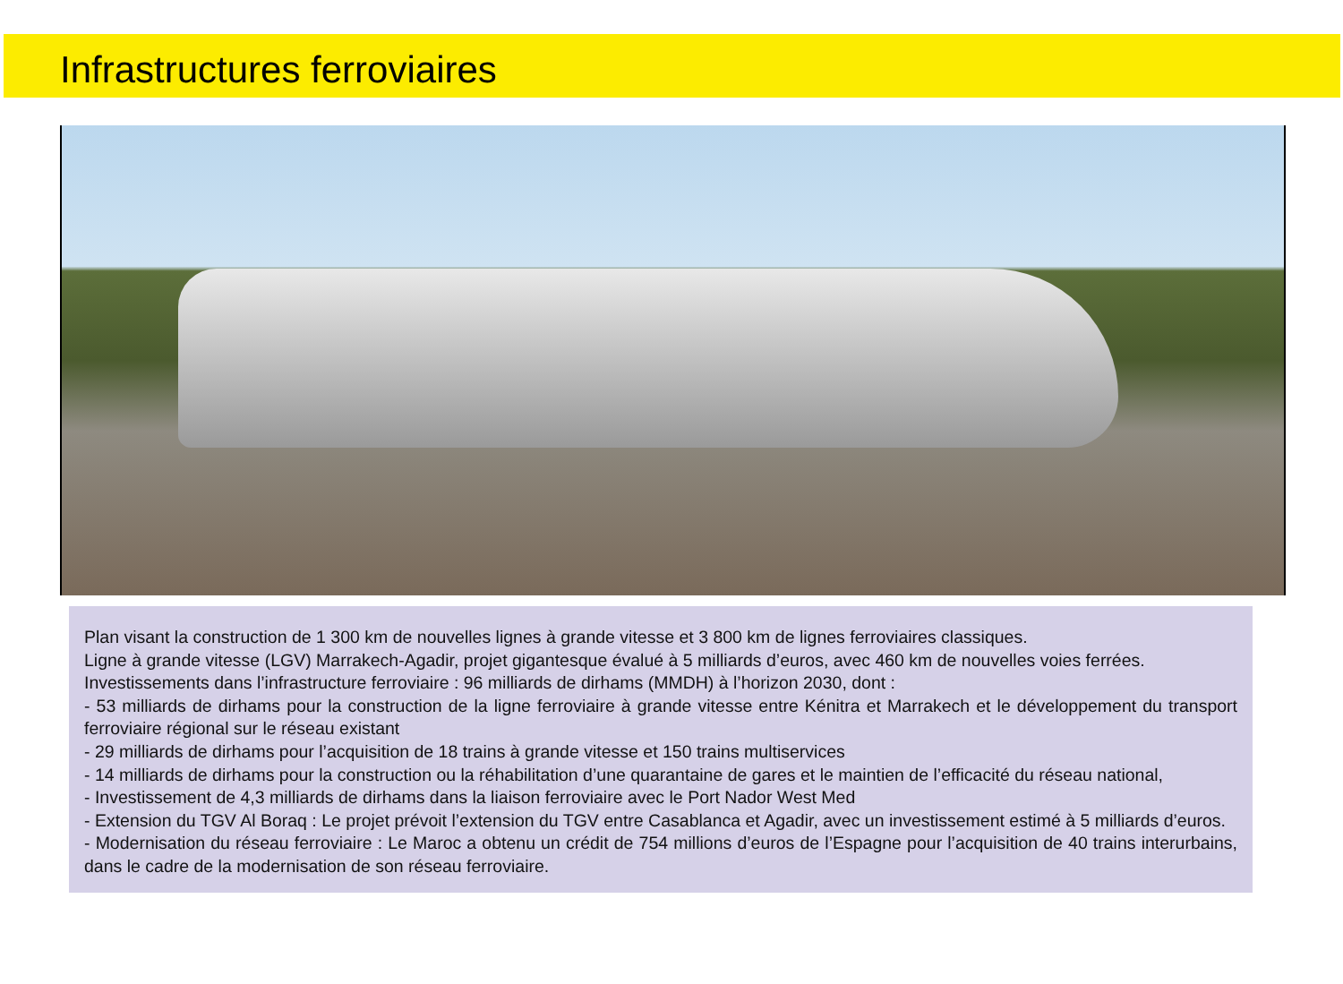Infrastructures ferroviaires
Plan visant la construction de 1 300 km de nouvelles lignes à grande vitesse et 3 800 km de lignes ferroviaires classiques.
Ligne à grande vitesse (LGV) Marrakech-Agadir, projet gigantesque évalué à 5 milliards d’euros, avec 460 km de nouvelles voies ferrées.
Investissements dans l’infrastructure ferroviaire : 96 milliards de dirhams (MMDH) à l’horizon 2030, dont :
- 53 milliards de dirhams pour la construction de la ligne ferroviaire à grande vitesse entre Kénitra et Marrakech et le développement du transport ferroviaire régional sur le réseau existant
- 29 milliards de dirhams pour l’acquisition de 18 trains à grande vitesse et 150 trains multiservices
- 14 milliards de dirhams pour la construction ou la réhabilitation d’une quarantaine de gares et le maintien de l’efficacité du réseau national,
- Investissement de 4,3 milliards de dirhams dans la liaison ferroviaire avec le Port Nador West Med
- Extension du TGV Al Boraq : Le projet prévoit l’extension du TGV entre Casablanca et Agadir, avec un investissement estimé à 5 milliards d’euros.
- Modernisation du réseau ferroviaire : Le Maroc a obtenu un crédit de 754 millions d’euros de l’Espagne pour l’acquisition de 40 trains interurbains, dans le cadre de la modernisation de son réseau ferroviaire.